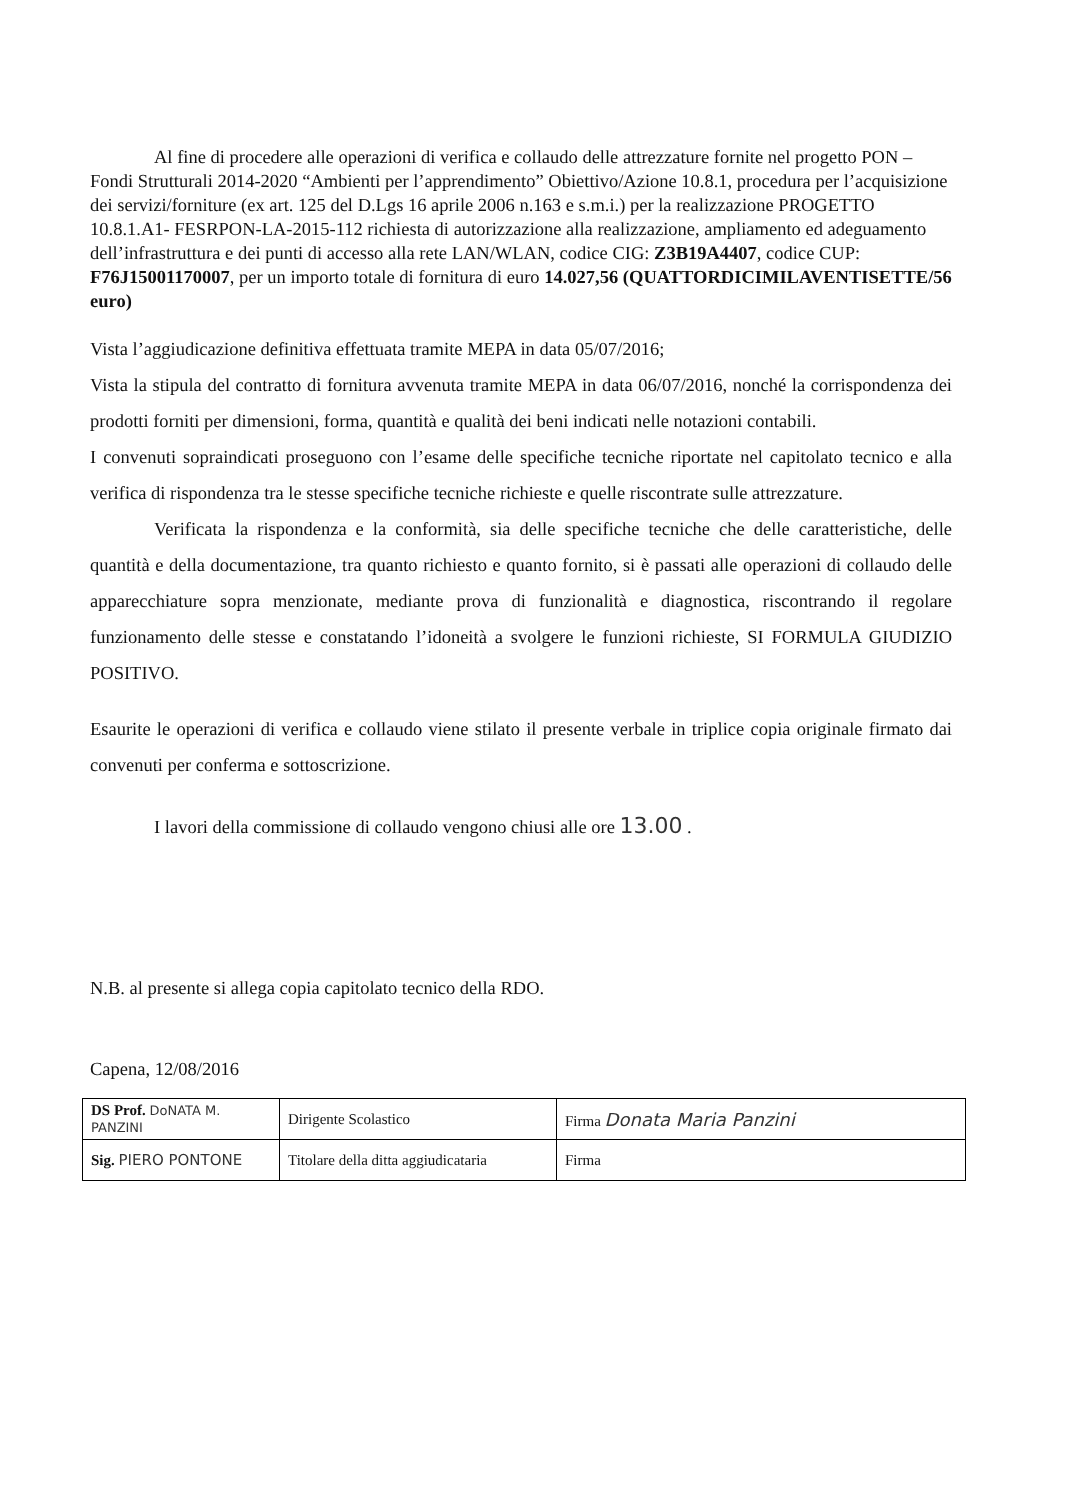Al fine di procedere alle operazioni di verifica e collaudo delle attrezzature fornite nel progetto PON – Fondi Strutturali 2014-2020 “Ambienti per l’apprendimento” Obiettivo/Azione 10.8.1, procedura per l’acquisizione dei servizi/forniture (ex art. 125 del D.Lgs 16 aprile 2006 n.163 e s.m.i.) per la realizzazione PROGETTO 10.8.1.A1- FESRPON-LA-2015-112 richiesta di autorizzazione alla realizzazione, ampliamento ed adeguamento dell’infrastruttura e dei punti di accesso alla rete LAN/WLAN, codice CIG: Z3B19A4407, codice CUP: F76J15001170007, per un importo totale di fornitura di euro 14.027,56 (QUATTORDICIMILAVENTISETTE/56 euro)
Vista l’aggiudicazione definitiva effettuata tramite MEPA in data 05/07/2016;
Vista la stipula del contratto di fornitura avvenuta tramite MEPA in data 06/07/2016, nonché la corrispondenza dei prodotti forniti per dimensioni, forma, quantità e qualità dei beni indicati nelle notazioni contabili.
I convenuti sopraindicati proseguono con l’esame delle specifiche tecniche riportate nel capitolato tecnico e alla verifica di rispondenza tra le stesse specifiche tecniche richieste e quelle riscontrate sulle attrezzature.
Verificata la rispondenza e la conformità, sia delle specifiche tecniche che delle caratteristiche, delle quantità e della documentazione, tra quanto richiesto e quanto fornito, si è passati alle operazioni di collaudo delle apparecchiature sopra menzionate, mediante prova di funzionalità e diagnostica, riscontrando il regolare funzionamento delle stesse e constatando l’idoneità a svolgere le funzioni richieste, SI FORMULA GIUDIZIO POSITIVO.
Esaurite le operazioni di verifica e collaudo viene stilato il presente verbale in triplice copia originale firmato dai convenuti per conferma e sottoscrizione.
I lavori della commissione di collaudo vengono chiusi alle ore 13.00 .
N.B. al presente si allega copia capitolato tecnico della RDO.
Capena, 12/08/2016
| DS Prof. DoNATA M. PANZINI | Dirigente Scolastico | Firma Donata Maria Panzini |
| Sig. PIERO PONTONE | Titolare della ditta aggiudicataria | Firma |